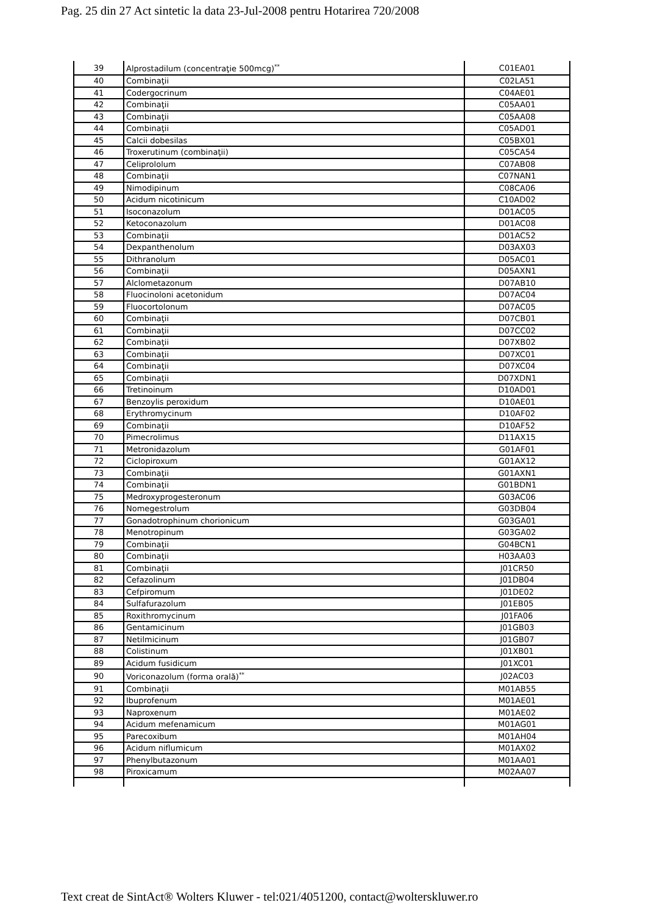Pag. 25 din 27 Act sintetic la data 23-Jul-2008 pentru Hotarirea 720/2008
| 39 | Alprostadilum (concentraţie 500mcg)<sup>**</sup> | C01EA01 |
| 40 | Combinaţii | C02LA51 |
| 41 | Codergocrinum | C04AE01 |
| 42 | Combinaţii | C05AA01 |
| 43 | Combinaţii | C05AA08 |
| 44 | Combinaţii | C05AD01 |
| 45 | Calcii dobesilas | C05BX01 |
| 46 | Troxerutinum (combinaţii) | C05CA54 |
| 47 | Celiprololum | C07AB08 |
| 48 | Combinaţii | C07NAN1 |
| 49 | Nimodipinum | C08CA06 |
| 50 | Acidum nicotinicum | C10AD02 |
| 51 | Isoconazolum | D01AC05 |
| 52 | Ketoconazolum | D01AC08 |
| 53 | Combinaţii | D01AC52 |
| 54 | Dexpanthenolum | D03AX03 |
| 55 | Dithranolum | D05AC01 |
| 56 | Combinaţii | D05AXN1 |
| 57 | Alclometazonum | D07AB10 |
| 58 | Fluocinoloni acetonidum | D07AC04 |
| 59 | Fluocortolonum | D07AC05 |
| 60 | Combinaţii | D07CB01 |
| 61 | Combinaţii | D07CC02 |
| 62 | Combinaţii | D07XB02 |
| 63 | Combinaţii | D07XC01 |
| 64 | Combinaţii | D07XC04 |
| 65 | Combinaţii | D07XDN1 |
| 66 | Tretinoinum | D10AD01 |
| 67 | Benzoylis peroxidum | D10AE01 |
| 68 | Erythromycinum | D10AF02 |
| 69 | Combinaţii | D10AF52 |
| 70 | Pimecrolimus | D11AX15 |
| 71 | Metronidazolum | G01AF01 |
| 72 | Ciclopiroxum | G01AX12 |
| 73 | Combinaţii | G01AXN1 |
| 74 | Combinaţii | G01BDN1 |
| 75 | Medroxyprogesteronum | G03AC06 |
| 76 | Nomegestrolum | G03DB04 |
| 77 | Gonadotrophinum chorionicum | G03GA01 |
| 78 | Menotropinum | G03GA02 |
| 79 | Combinaţii | G04BCN1 |
| 80 | Combinaţii | H03AA03 |
| 81 | Combinaţii | J01CR50 |
| 82 | Cefazolinum | J01DB04 |
| 83 | Cefpiromum | J01DE02 |
| 84 | Sulfafurazolum | J01EB05 |
| 85 | Roxithromycinum | J01FA06 |
| 86 | Gentamicinum | J01GB03 |
| 87 | Netilmicinum | J01GB07 |
| 88 | Colistinum | J01XB01 |
| 89 | Acidum fusidicum | J01XC01 |
| 90 | Voriconazolum (forma orală)<sup>**</sup> | J02AC03 |
| 91 | Combinaţii | M01AB55 |
| 92 | Ibuprofenum | M01AE01 |
| 93 | Naproxenum | M01AE02 |
| 94 | Acidum mefenamicum | M01AG01 |
| 95 | Parecoxibum | M01AH04 |
| 96 | Acidum niflumicum | M01AX02 |
| 97 | Phenylbutazonum | M01AA01 |
| 98 | Piroxicamum | M02AA07 |
Text creat de SintAct® Wolters Kluwer - tel:021/4051200, contact@wolterskluwer.ro